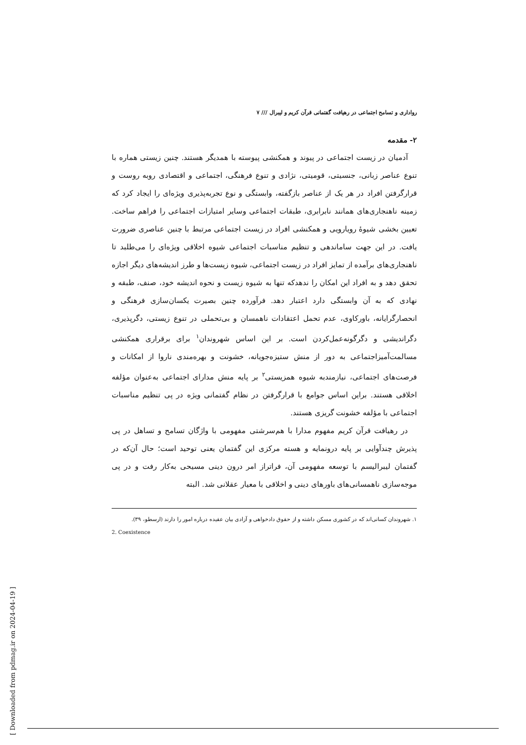رواداری و تسامح اجتماعی در رهیافت گفتمانی قرآن کریم و لیبرال /// ۷
۲- مقدمه
آدمیان در زیست اجتماعی در پیوند و همکنشی پیوسته با همدیگر هستند. چنین زیستی هماره با تنوع عناصر زبانی، جنسیتی، قومیتی، نژادی و تنوع فرهنگی، اجتماعی و اقتصادی روبه روست و قرارگرفتن افراد در هر یک از عناصر بازگفته، وابستگی و نوع تجربه‌پذیری ویژه‌ای را ایجاد کرد که زمینه ناهنجاری‌های همانند نابرابری، طبقات اجتماعی وسایر امتیازات اجتماعی را فراهم ساخت. تعیین بخشی شیوهٔ رویارویی و همکنشی افراد در زیست اجتماعی مرتبط با چنین عناصری ضرورت یافت. در این جهت ساماندهی و تنظیم مناسبات اجتماعی شیوه اخلاقی ویژه‌ای را می‌طلبد تا ناهنجاری‌های برآمده از تمایز افراد در زیست اجتماعی، شیوه زیست‌ها و طرز اندیشه‌های دیگر اجازه تحقق دهد و به افراد این امکان را ندهدکه تنها به شیوه زیست و نحوه اندیشه خود، صنف، طبقه و نهادی که به آن وابستگی دارد اعتبار دهد. فرآورده چنین بصیرت یکسان‌سازی فرهنگی و انحصارگرایانه، باورکاوی، عدم تحمل اعتقادات ناهمسان و بی‌تحملی در تنوع زیستی، دگرپذیری، دگراندیشی و دگرگونه‌عمل‌کردن است. بر این اساس شهروندان<sup>۱</sup> برای برقراری همکنشی مسالمت‌آمیزاجتماعی به دور از منش ستیزه‌جویانه، خشونت و بهره‌مندی ناروا از امکانات و فرصت‌های اجتماعی، نیازمندبه شیوه همزیستی<sup>۲</sup> بر پایه منش مدارای اجتماعی به‌عنوان مؤلفه اخلاقی هستند. براین اساس جوامع با قرارگرفتن در نظام گفتمانی ویژه در پی تنظیم مناسبات اجتماعی با مؤلفه خشونت گریزی هستند.
در رهیافت قرآن کریم مفهوم مدارا با هم‌سرشتی مفهومی با واژگان تسامح و تساهل در پی پذیرش چندآوایی بر پایه درونمایه و هسته مرکزی این گفتمان یعنی توحید است؛ حال آن‌که در گفتمان لیبرالیسم با توسعه مفهومی آن، فراتراز امر درون دینی مسیحی به‌کار رفت و در پی موجه‌سازی ناهمسانی‌های باورهای دینی و اخلاقی با معیار عقلانی شد. البته
۱. شهروندان کسانی‌اند که در کشوری مسکن داشته و از حقوق دادخواهی و آزادی بیان عقیده درباره امور را دارند (ارسطو، ۳۹).
2. Coexistence
[ Downloaded from pdmag.ir on 2024-04-19 ]